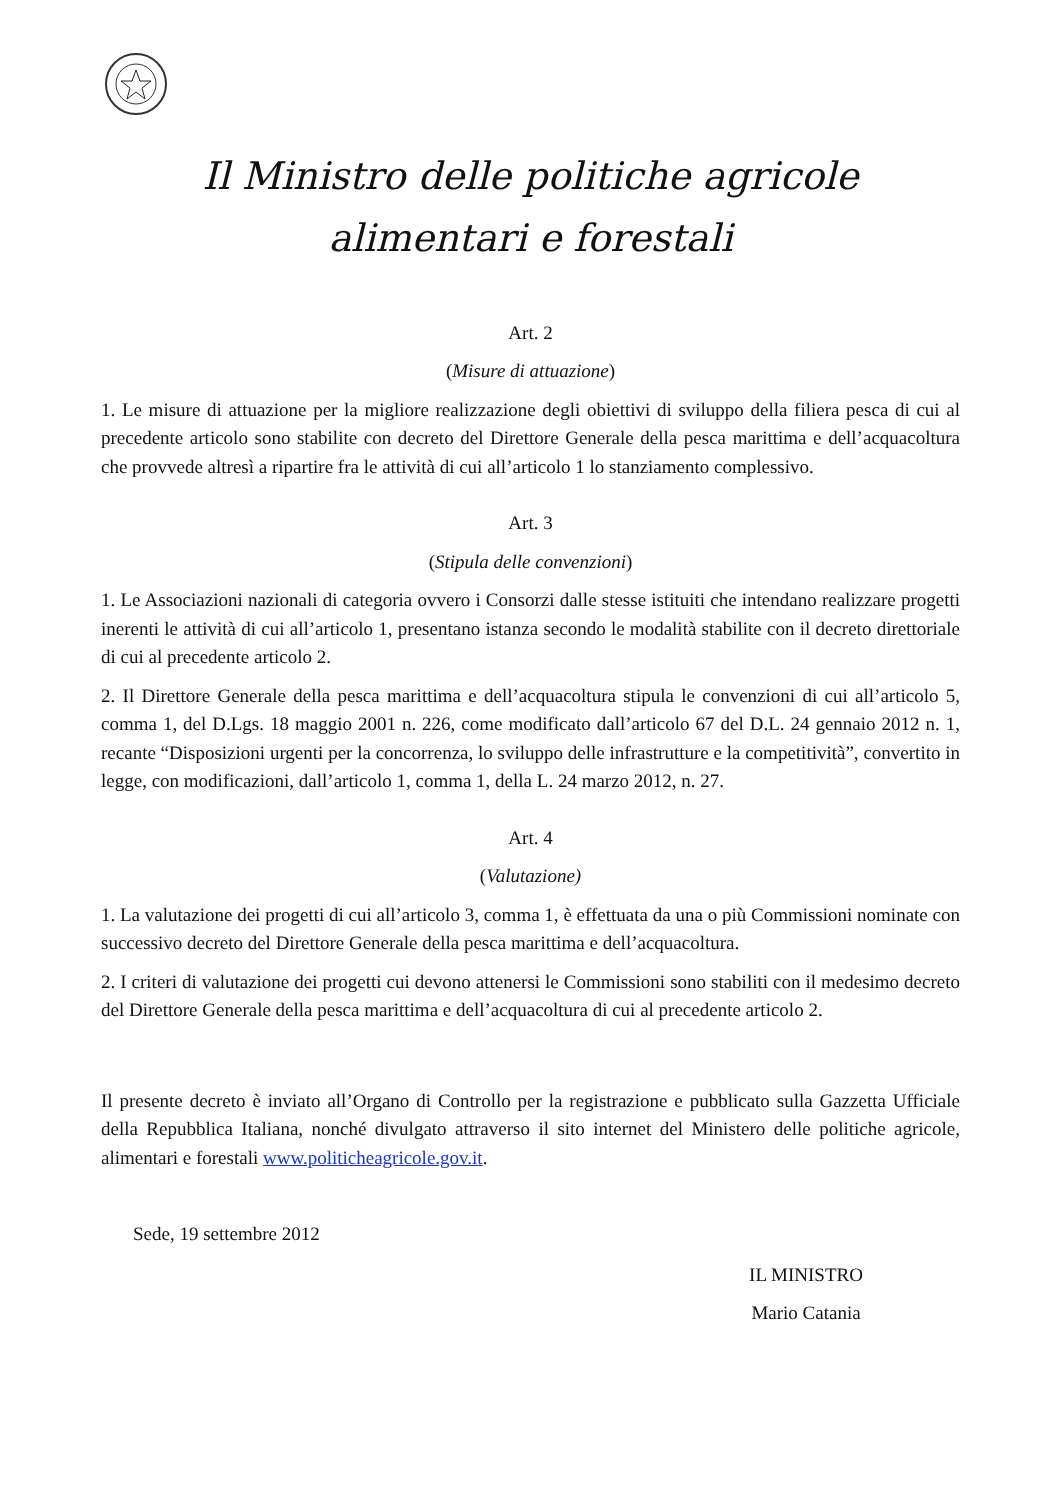Il Ministro delle politiche agricole
alimentari e forestali
Art. 2
(Misure di attuazione)
1. Le misure di attuazione per la migliore realizzazione degli obiettivi di sviluppo della filiera pesca di cui al precedente articolo sono stabilite con decreto del Direttore Generale della pesca marittima e dell’acquacoltura che provvede altresì a ripartire fra le attività di cui all’articolo 1 lo stanziamento complessivo.
Art. 3
(Stipula delle convenzioni)
1. Le Associazioni nazionali di categoria ovvero i Consorzi dalle stesse istituiti che intendano realizzare progetti inerenti le attività di cui all’articolo 1, presentano istanza secondo le modalità stabilite con il decreto direttoriale di cui al precedente articolo 2.
2. Il Direttore Generale della pesca marittima e dell’acquacoltura stipula le convenzioni di cui all’articolo 5, comma 1, del D.Lgs. 18 maggio 2001 n. 226, come modificato dall’articolo 67 del D.L. 24 gennaio 2012 n. 1, recante “Disposizioni urgenti per la concorrenza, lo sviluppo delle infrastrutture e la competitività”, convertito in legge, con modificazioni, dall’articolo 1, comma 1, della L. 24 marzo 2012, n. 27.
Art. 4
(Valutazione)
1. La valutazione dei progetti di cui all’articolo 3, comma 1, è effettuata da una o più Commissioni nominate con successivo decreto del Direttore Generale della pesca marittima e dell’acquacoltura.
2. I criteri di valutazione dei progetti cui devono attenersi le Commissioni sono stabiliti con il medesimo decreto del Direttore Generale della pesca marittima e dell’acquacoltura di cui al precedente articolo 2.
Il presente decreto è inviato all’Organo di Controllo per la registrazione e pubblicato sulla Gazzetta Ufficiale della Repubblica Italiana, nonché divulgato attraverso il sito internet del Ministero delle politiche agricole, alimentari e forestali www.politicheagricole.gov.it.
Sede, 19 settembre 2012
IL MINISTRO
Mario Catania